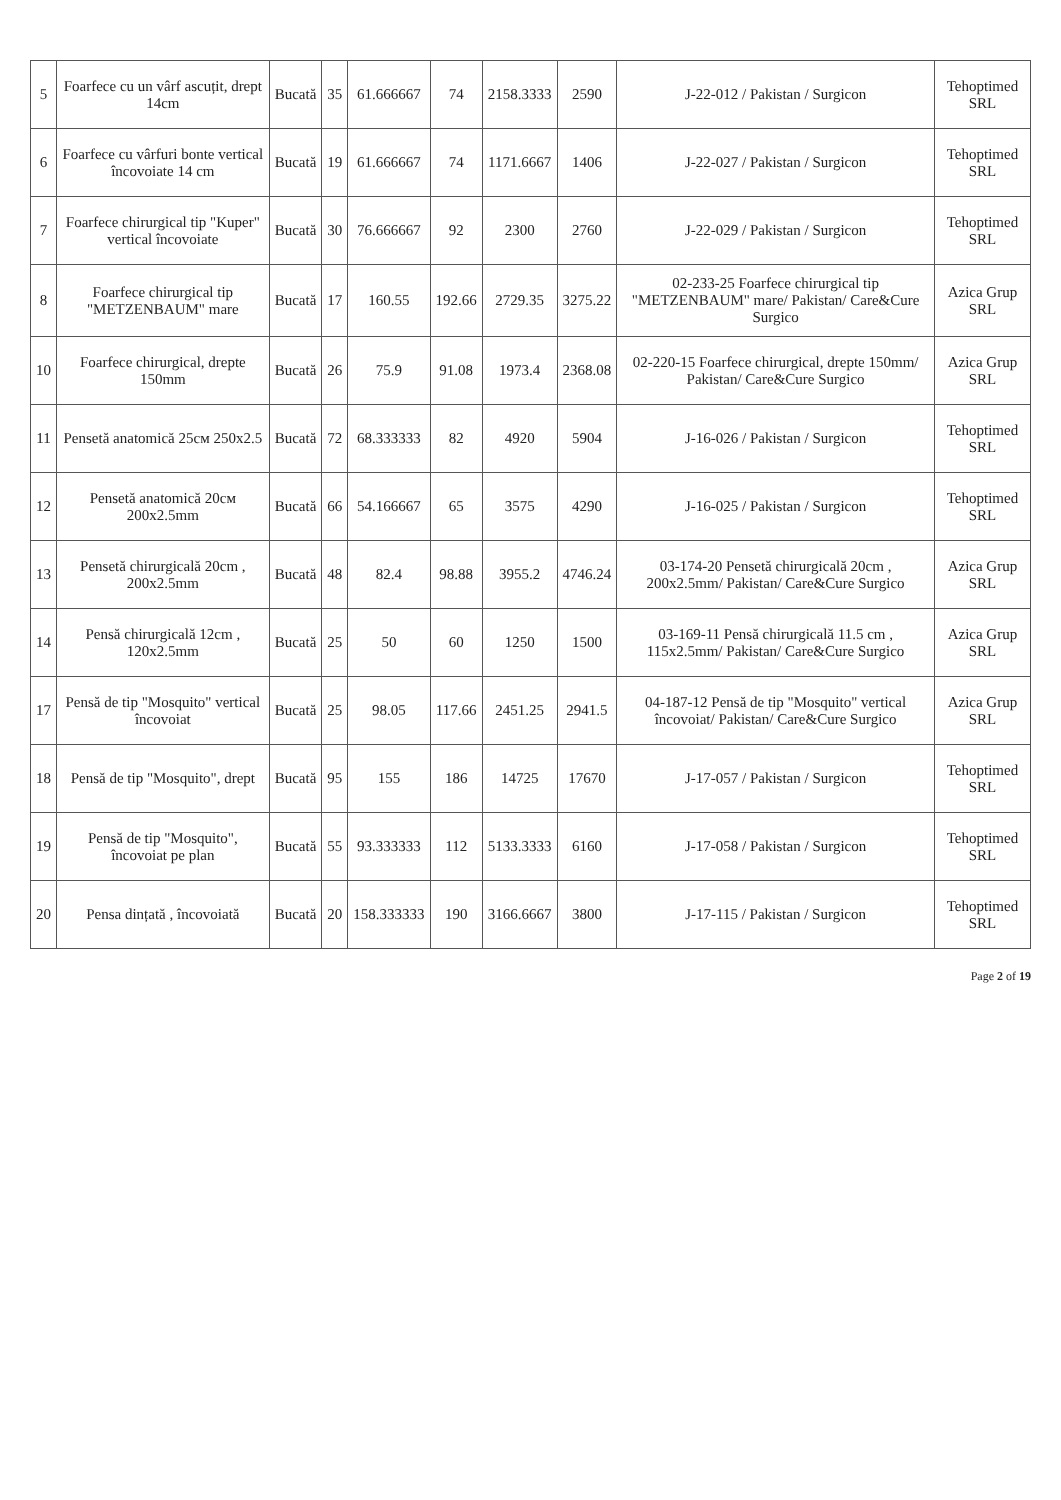| 5 | Foarfece cu un vârf ascuțit, drept 14cm | Bucată | 35 | 61.666667 | 74 | 2158.3333 | 2590 | J-22-012 / Pakistan / Surgicon | Tehoptimed SRL |
| 6 | Foarfece cu vârfuri bonte vertical încovoiate 14 cm | Bucată | 19 | 61.666667 | 74 | 1171.6667 | 1406 | J-22-027 / Pakistan / Surgicon | Tehoptimed SRL |
| 7 | Foarfece chirurgical tip "Kuper" vertical încovoiate | Bucată | 30 | 76.666667 | 92 | 2300 | 2760 | J-22-029 / Pakistan / Surgicon | Tehoptimed SRL |
| 8 | Foarfece chirurgical tip "METZENBAUM" mare | Bucată | 17 | 160.55 | 192.66 | 2729.35 | 3275.22 | 02-233-25 Foarfece chirurgical tip "METZENBAUM" mare/ Pakistan/ Care&Cure Surgico | Azica Grup SRL |
| 10 | Foarfece chirurgical, drepte 150mm | Bucată | 26 | 75.9 | 91.08 | 1973.4 | 2368.08 | 02-220-15 Foarfece chirurgical, drepte 150mm/ Pakistan/ Care&Cure Surgico | Azica Grup SRL |
| 11 | Pensetă anatomică 25см 250x2.5 | Bucată | 72 | 68.333333 | 82 | 4920 | 5904 | J-16-026 / Pakistan / Surgicon | Tehoptimed SRL |
| 12 | Pensetă anatomică 20см 200x2.5mm | Bucată | 66 | 54.166667 | 65 | 3575 | 4290 | J-16-025 / Pakistan / Surgicon | Tehoptimed SRL |
| 13 | Pensetă chirurgicală 20cm , 200x2.5mm | Bucată | 48 | 82.4 | 98.88 | 3955.2 | 4746.24 | 03-174-20 Pensetă chirurgicală 20cm , 200x2.5mm/ Pakistan/ Care&Cure Surgico | Azica Grup SRL |
| 14 | Pensă chirurgicală 12cm , 120x2.5mm | Bucată | 25 | 50 | 60 | 1250 | 1500 | 03-169-11 Pensă chirurgicală 11.5 cm , 115x2.5mm/ Pakistan/ Care&Cure Surgico | Azica Grup SRL |
| 17 | Pensă de tip "Mosquito" vertical încovoiat | Bucată | 25 | 98.05 | 117.66 | 2451.25 | 2941.5 | 04-187-12 Pensă de tip "Mosquito" vertical încovoiat/ Pakistan/ Care&Cure Surgico | Azica Grup SRL |
| 18 | Pensă de tip "Mosquito", drept | Bucată | 95 | 155 | 186 | 14725 | 17670 | J-17-057 / Pakistan / Surgicon | Tehoptimed SRL |
| 19 | Pensă de tip "Mosquito", încovoiat pe plan | Bucată | 55 | 93.333333 | 112 | 5133.3333 | 6160 | J-17-058 / Pakistan / Surgicon | Tehoptimed SRL |
| 20 | Pensa dințată , încovoiată | Bucată | 20 | 158.333333 | 190 | 3166.6667 | 3800 | J-17-115 / Pakistan / Surgicon | Tehoptimed SRL |
Page 2 of 19